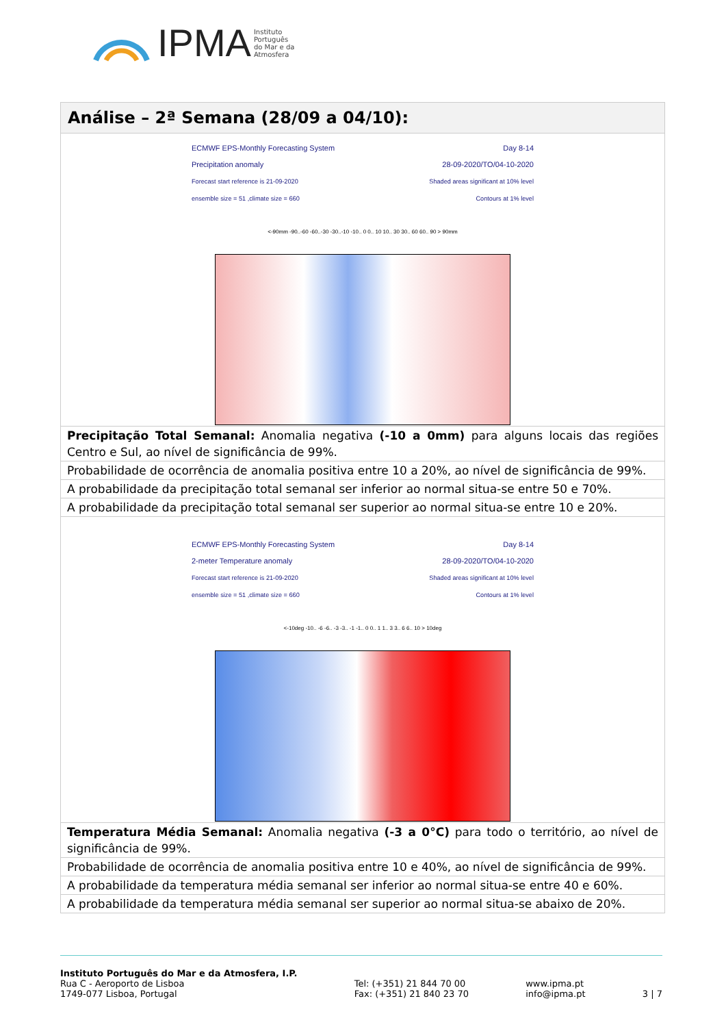IPMA Instituto
Português
do Mar e da
Atmosfera
| Análise – 2ª Semana (28/09 a 04/10): |
| --- |
| ECMWF EPS-Monthly Forecasting System Precipitation anomaly Forecast start reference is 21-09-2020 ensemble size = 51 ,climate size = 660 Day 8-14 28-09-2020/TO/04-10-2020 Shaded areas significant at 10% level Contours at 1% level <-90mm -90..-60 -60..-30 -30..-10 -10.. 0 0.. 10 10.. 30 30.. 60 60.. 90 > 90mm |
| Precipitação Total Semanal: Anomalia negativa (-10 a 0mm) para alguns locais das regiões Centro e Sul, ao nível de significância de 99%. |
| Probabilidade de ocorrência de anomalia positiva entre 10 a 20%, ao nível de significância de 99%. |
| A probabilidade da precipitação total semanal ser inferior ao normal situa-se entre 50 e 70%. |
| A probabilidade da precipitação total semanal ser superior ao normal situa-se entre 10 e 20%. |
| ECMWF EPS-Monthly Forecasting System 2-meter Temperature anomaly Forecast start reference is 21-09-2020 ensemble size = 51 ,climate size = 660 Day 8-14 28-09-2020/TO/04-10-2020 Shaded areas significant at 10% level Contours at 1% level <-10deg -10.. -6 -6.. -3 -3.. -1 -1.. 0 0.. 1 1.. 3 3.. 6 6.. 10 > 10deg |
| Temperatura Média Semanal: Anomalia negativa (-3 a 0°C) para todo o território, ao nível de significância de 99%. |
| Probabilidade de ocorrência de anomalia positiva entre 10 e 40%, ao nível de significância de 99%. |
| A probabilidade da temperatura média semanal ser inferior ao normal situa-se entre 40 e 60%. |
| A probabilidade da temperatura média semanal ser superior ao normal situa-se abaixo de 20%. |
Instituto Português do Mar e da Atmosfera, I.P.
Rua C - Aeroporto de Lisboa
1749-077 Lisboa, Portugal
Tel: (+351) 21 844 70 00
Fax: (+351) 21 840 23 70
www.ipma.pt
info@ipma.pt
3 | 7